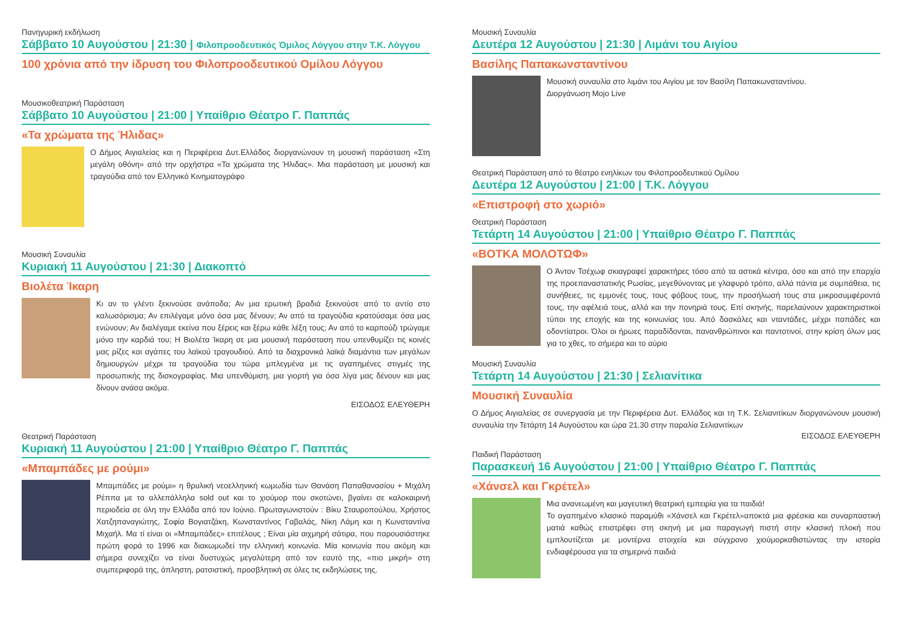Πανηγυρική εκδήλωση
Σάββατο 10 Αυγούστου | 21:30 | Φιλοπροοδευτικός Όμιλος Λόγγου στην Τ.Κ. Λόγγου
100 χρόνια από την ίδρυση του Φιλοπροοδευτικού Ομίλου Λόγγου
Μουσικοθεατρική Παράσταση
Σάββατο 10 Αυγούστου | 21:00 | Υπαίθριο Θέατρο Γ. Παππάς
«Τα χρώματα της Ήλιδας»
Ο Δήμος Αιγιαλείας και η Περιφέρεια Δυτ.Ελλάδος διοργανώνουν τη μουσική παράσταση «Στη μεγάλη οθόνη» από την ορχήστρα «Τα χρώματα της Ήλιδας». Μια παράσταση με μουσική και τραγούδια από τον Ελληνικό Κινηματογράφο
Μουσική Συναυλία
Κυριακή 11 Αυγούστου | 21:30 | Διακοπτό
Βιολέτα Ίκαρη
Κι αν το γλέντι ξεκινούσε ανάποδα; Αν μια ερωτική βραδιά ξεκινούσε από το αντίο στο καλωσόρισμα; Αν επιλέγαμε μόνο όσα μας δένουν; Αν από τα τραγούδια κρατούσαμε όσα μας ενώνουν; Αν διαλέγαμε εκείνα που ξέρεις και ξέρω κάθε λέξη τους; Αν από το καρπούζι τρώγαμε μόνο την καρδιά του; Η Βιολέτα Ίκαρη σε μια μουσική παράσταση που υπενθυμίζει τις κοινές μας ρίζες και αγάπες του λαϊκού τραγουδιού. Από τα διαχρονικά λαϊκά διαμάντια των μεγάλων δημιουργών μέχρι τα τραγούδια του τώρα μπλεγμένα με τις αγαπημένες στιγμές της προσωπικής της δισκογραφίας. Μια υπενθύμιση, μια γιορτή για όσα λίγα μας δένουν και μας δίνουν ανάσα ακόμα.
ΕΙΣΟΔΟΣ ΕΛΕΥΘΕΡΗ
Θεατρική Παράσταση
Κυριακή 11 Αυγούστου | 21:00 | Υπαίθριο Θέατρο Γ. Παππάς
«Μπαμπάδες με ρούμι»
Μπαμπάδες με ρούμι» η θρυλική νεοελληνική κωμωδία των Θανάση Παπαθανασίου + Μιχάλη Ρέππα με τα αλλεπάλληλα sold out και το χιούμορ που σκοτώνει, βγαίνει σε καλοκαιρινή περιοδεία σε όλη την Ελλάδα από τον Ιούνιο. Πρωταγωνιστούν : Βίκυ Σταυροπούλου, Χρήστος Χατζηπαναγιώτης, Σοφία Βογιατζάκη, Κωνσταντίνος Γαβαλάς, Νίκη Λάμη και η Κωνσταντίνα Μιχαήλ. Μα τί είναι οι «Μπαμπάδες» επιτέλους ; Είναι μία αιχμηρή σάτιρα, που παρουσιάστηκε πρώτη φορά το 1996 και διακωμωδεί την ελληνική κοινωνία. Μία κοινωνία που ακόμη και σήμερα συνεχίζει να είναι δυστυχώς μεγαλύτερη από τον εαυτό της, «πιο μικρή» στη συμπεριφορά της, άπληστη, ρατσιστική, προσβλητική σε όλες τις εκδηλώσεις της.
Μουσική Συναυλία
Δευτέρα 12 Αυγούστου | 21:30 | Λιμάνι του Αιγίου
Βασίλης Παπακωνσταντίνου
Μουσική συναυλία στο λιμάνι του Αιγίου με τον Βασίλη Παπακωνσταντίνου.
Διοργάνωση Mojo Live
Θεατρική Παράσταση από το θέατρο ενηλίκων του Φιλοπροοδευτικού Ομίλου
Δευτέρα 12 Αυγούστου | 21:00 | Τ.Κ. Λόγγου
«Επιστροφή στο χωριό»
Θεατρική Παράσταση
Τετάρτη 14 Αυγούστου | 21:00 | Υπαίθριο Θέατρο Γ. Παππάς
«ΒΟΤΚΑ ΜΟΛΟΤΩΦ»
Ο Άντον Τσέχωφ σκιαγραφεί χαρακτήρες τόσο από τα αστικά κέντρα, όσο και από την επαρχία της προεπαναστατικής Ρωσίας, μεγεθύνοντας με γλαφυρό τρόπο, αλλά πάντα με συμπάθεια, τις συνήθειες, τις εμμονές τους, τους φόβους τους, την προσήλωσή τους στα μικροσυμφέροντά τους, την αφέλειά τους, αλλά και την πονηριά τους. Επί σκηνής, παρελαύνουν χαρακτηριστικοί τύποι της εποχής και της κοινωνίας του. Από δασκάλες και νταντάδες, μέχρι παπάδες και οδοντίατροι. Όλοι οι ήρωες παραδίδονται, πανανθρώπινοι και παντοτινοί, στην κρίση όλων μας για το χθες, το σήμερα και το αύριο
Μουσική Συναυλία
Τετάρτη 14 Αυγούστου | 21:30 | Σελιανίτικα
Μουσική Συναυλία
Ο Δήμος Αιγιαλείας σε συνεργασία με την Περιφέρεια Δυτ. Ελλάδος και τη Τ.Κ. Σελιανιτίκων διοργανώνουν μουσική συναυλία την Τετάρτη 14 Αυγούστου και ώρα 21.30 στην παραλία Σελιανιτίκων
ΕΙΣΟΔΟΣ ΕΛΕΥΘΕΡΗ
Παιδική Παράσταση
Παρασκευή 16 Αυγούστου | 21:00 | Υπαίθριο Θέατρο Γ. Παππάς
«Χάνσελ και Γκρέτελ»
Μια ανανεωμένη και μαγευτική θεατρική εμπειρία για τα παιδιά!
Το αγαπημένο κλασικό παραμύθι «Χάνσελ και Γκρέτελ»αποκτά μια φρέσκια και συναρπαστική ματιά καθώς επιστρέφει στη σκηνή με μια παραγωγή πιστή στην κλασική πλοκή που εμπλουτίζεται με μοντέρνα στοιχεία και σύγχρονο χιούμορκαθιστώντας την ιστορία ενδιαφέρουσα για τα σημερινά παιδιά